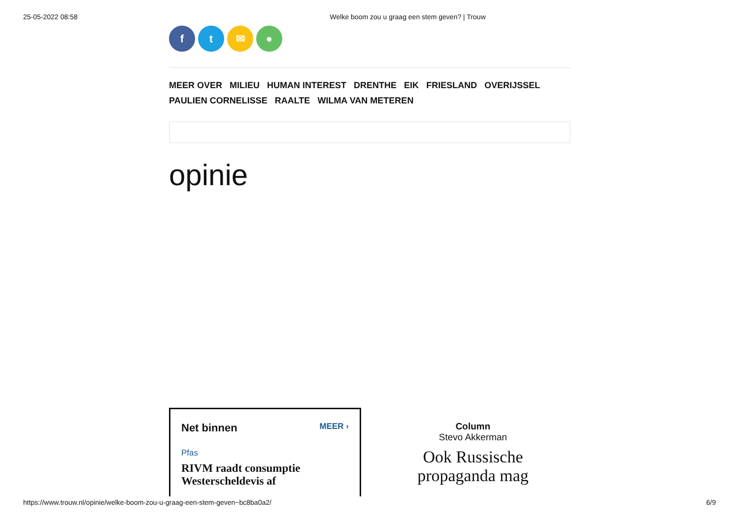25-05-2022 08:58 Welke boom zou u graag een stem geven? | Trouw
f t ✉ ●
MEER OVER MILIEU HUMAN INTEREST DRENTHE EIK FRIESLAND OVERIJSSEL
PAULIEN CORNELISSE RAALTE WILMA VAN METEREN
opinie
Net binnen MEER ›
Pfas
RIVM raadt consumptie Westerscheldevis af
Column
Stevo Akkerman
Ook Russische propaganda mag
https://www.trouw.nl/opinie/welke-boom-zou-u-graag-een-stem-geven~bc8ba0a2/ 6/9